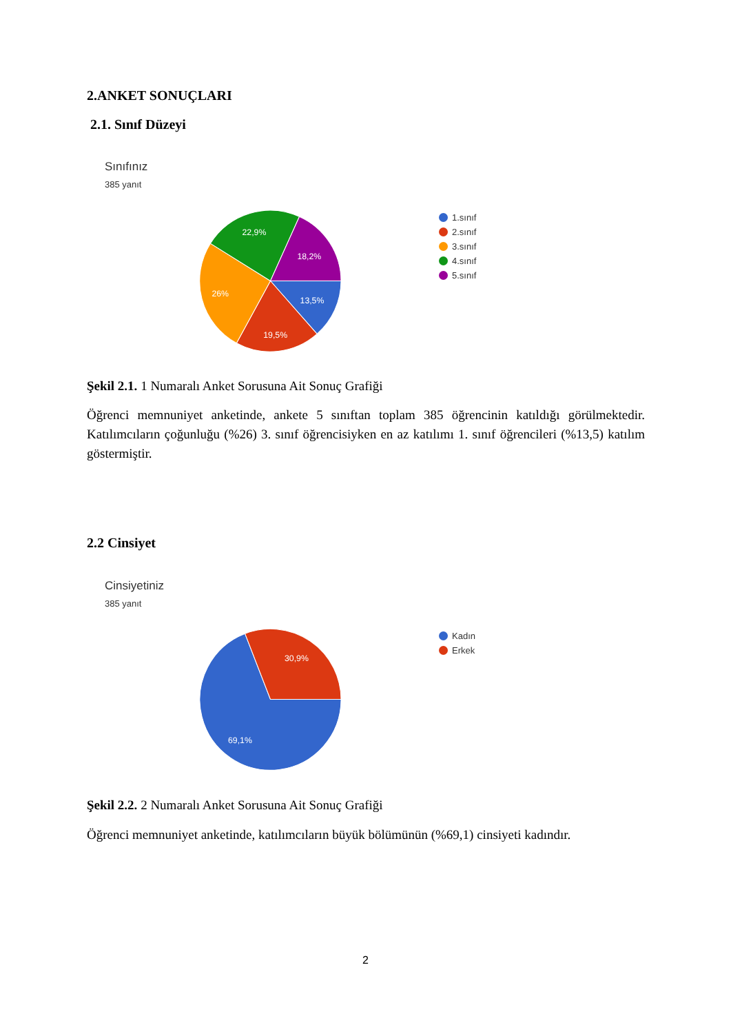2.ANKET SONUÇLARI
2.1. Sınıf Düzeyi
Sınıfınız
385 yanıt
13,5%
19,5%
26%
22,9%
18,2%
1.sınıf
2.sınıf
3.sınıf
4.sınıf
5.sınıf
Şekil 2.1. 1 Numaralı Anket Sorusuna Ait Sonuç Grafiği
Öğrenci memnuniyet anketinde, ankete 5 sınıftan toplam 385 öğrencinin katıldığı görülmektedir. Katılımcıların çoğunluğu (%26) 3. sınıf öğrencisiyken en az katılımı 1. sınıf öğrencileri (%13,5) katılım göstermiştir.
2.2 Cinsiyet
Cinsiyetiniz
385 yanıt
30,9%
69,1%
Kadın
Erkek
Şekil 2.2. 2 Numaralı Anket Sorusuna Ait Sonuç Grafiği
Öğrenci memnuniyet anketinde, katılımcıların büyük bölümünün (%69,1) cinsiyeti kadındır.
2